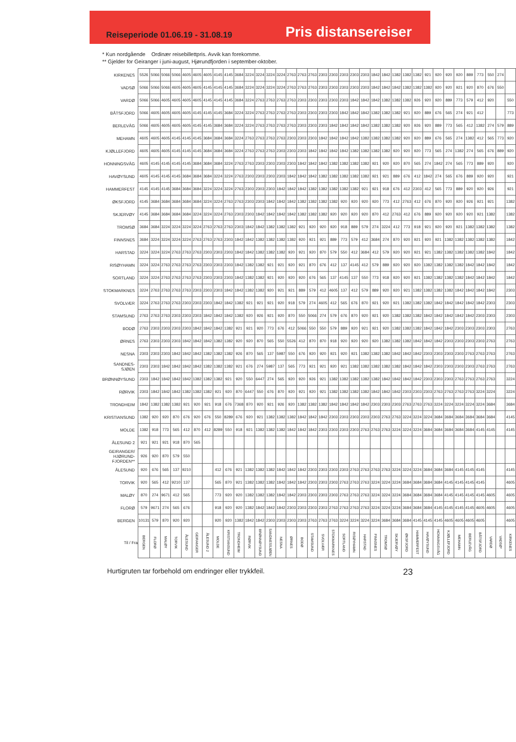Reiseperiode 01.06.19 - 31.08.19
Pris distansereiser
* Kun nordgående Ordinær reisebillettpris. Avvik kan forekomme.
** Gjelder for Geiranger i juni-august, Hjørundfjorden i september-oktober.
| KIRKENES | 5526 | 5066 | 5066 | 5066 | 4605 | 4605 | 4605 | 4145 | 4145 | 3684 | 3224 | 3224 | 3224 | 3224 | 2763 | 2763 | 2763 | 2303 | 2303 | 2303 | 2303 | 2303 | 1842 | 1842 | 1382 | 1382 | 1382 | 921 | 920 | 920 | 920 | 889 | 773 | 550 | 274 | |
| VADSØ | 5066 | 5066 | 5066 | 4605 | 4605 | 4605 | 4145 | 4145 | 4145 | 3684 | 3224 | 3224 | 3224 | 3224 | 2763 | 2763 | 2763 | 2303 | 2303 | 2303 | 2303 | 2303 | 1842 | 1842 | 1842 | 1382 | 1382 | 1382 | 920 | 920 | 921 | 920 | 870 | 676 | 550 | |
| VARDØ | 5066 | 5066 | 4605 | 4605 | 4605 | 4605 | 4145 | 4145 | 4145 | 3684 | 3224 | 2763 | 2763 | 2763 | 2763 | 2303 | 2303 | 2303 | 2303 | 2303 | 1842 | 1842 | 1842 | 1382 | 1382 | 1382 | 926 | 920 | 920 | 889 | 773 | 579 | 412 | 920 | | 550 |
| BÅTSFJORD | 5066 | 4605 | 4605 | 4605 | 4605 | 4145 | 4145 | 4145 | 3684 | 3224 | 3224 | 2763 | 2763 | 2763 | 2763 | 2303 | 2303 | 2303 | 2303 | 1842 | 1842 | 1842 | 1382 | 1382 | 1382 | 921 | 920 | 889 | 676 | 565 | 274 | 921 | 412 | | | 773 |
| BERLEVÅG | 5066 | 4605 | 4605 | 4605 | 4605 | 4145 | 4145 | 3684 | 3684 | 3224 | 3224 | 2763 | 2763 | 2763 | 2763 | 2303 | 2303 | 2303 | 1842 | 1842 | 1842 | 1842 | 1382 | 1382 | 1382 | 920 | 926 | 920 | 889 | 773 | 565 | 412 | 1382 | 274 | 579 | 889 |
| MEHAMN | 4605 | 4605 | 4605 | 4145 | 4145 | 4145 | 3684 | 3684 | 3684 | 3224 | 2763 | 2763 | 2763 | 2763 | 2303 | 2303 | 2303 | 1842 | 1842 | 1842 | 1842 | 1382 | 1382 | 1382 | 1382 | 920 | 920 | 889 | 676 | 565 | 274 | 1382 | 412 | 565 | 773 | 920 |
| KJØLLEFJORD | 4605 | 4605 | 4605 | 4145 | 4145 | 4145 | 3684 | 3684 | 3684 | 3224 | 2763 | 2763 | 2763 | 2303 | 2303 | 2303 | 1842 | 1842 | 1842 | 1842 | 1382 | 1382 | 1382 | 1382 | 920 | 920 | 920 | 773 | 565 | 274 | 1382 | 274 | 565 | 676 | 889 | 920 |
| HONNINGSVÅG | 4605 | 4145 | 4145 | 4145 | 4145 | 3684 | 3684 | 3684 | 3224 | 2763 | 2763 | 2303 | 2303 | 2303 | 2303 | 1842 | 1842 | 1842 | 1382 | 1382 | 1382 | 1382 | 921 | 920 | 920 | 870 | 565 | 274 | 1842 | 274 | 565 | 773 | 889 | 920 | | 920 |
| HAVØYSUND | 4605 | 4145 | 4145 | 4145 | 3684 | 3684 | 3684 | 3224 | 3224 | 2763 | 2303 | 2303 | 2303 | 2303 | 1842 | 1842 | 1842 | 1382 | 1382 | 1382 | 1382 | 1382 | 921 | 921 | 889 | 676 | 412 | 1842 | 274 | 565 | 676 | 889 | 920 | 920 | | 921 |
| HAMMERFEST | 4145 | 4145 | 4145 | 3684 | 3684 | 3684 | 3224 | 3224 | 3224 | 2763 | 2303 | 2303 | 2303 | 1842 | 1842 | 1842 | 1382 | 1382 | 1382 | 1382 | 1382 | 921 | 921 | 918 | 676 | 412 | 2303 | 412 | 565 | 773 | 889 | 920 | 920 | 926 | | 921 |
| ØKSFJORD | 4145 | 3684 | 3684 | 3684 | 3684 | 3684 | 3224 | 3224 | 2763 | 2763 | 2303 | 2303 | 1842 | 1842 | 1842 | 1382 | 1382 | 1382 | 1382 | 920 | 920 | 920 | 920 | 773 | 412 | 2763 | 412 | 676 | 870 | 920 | 920 | 926 | 921 | 921 | | 1382 |
| SKJERVØY | 4145 | 3684 | 3684 | 3684 | 3684 | 3224 | 3224 | 3224 | 2763 | 2303 | 2303 | 1842 | 1842 | 1842 | 1842 | 1382 | 1382 | 1382 | 920 | 920 | 920 | 920 | 870 | 412 | 2763 | 412 | 676 | 889 | 920 | 920 | 920 | 920 | 921 | 1382 | | 1382 |
| TROMSØ | 3684 | 3684 | 3224 | 3224 | 3224 | 3224 | 2763 | 2763 | 2763 | 2303 | 1842 | 1842 | 1382 | 1382 | 1382 | 921 | 920 | 920 | 920 | 918 | 889 | 579 | 274 | 3224 | 412 | 773 | 918 | 921 | 920 | 920 | 921 | 1382 | 1382 | 1382 | | 1382 |
| FINNSNES | 3684 | 3224 | 3224 | 3224 | 3224 | 2763 | 2763 | 2763 | 2303 | 1842 | 1842 | 1382 | 1382 | 1382 | 1382 | 920 | 921 | 921 | 889 | 773 | 579 | 412 | 3684 | 274 | 870 | 920 | 921 | 920 | 921 | 1382 | 1382 | 1382 | 1382 | 1382 | | 1842 |
| HARSTAD | 3224 | 3224 | 3224 | 2763 | 2763 | 2763 | 2303 | 2303 | 2303 | 1842 | 1842 | 1382 | 1382 | 1382 | 920 | 921 | 920 | 870 | 579 | 550 | 412 | 3684 | 412 | 579 | 920 | 920 | 921 | 921 | 1382 | 1382 | 1382 | 1382 | 1382 | 1842 | | 1842 |
| RISØYHAMN | 3224 | 3224 | 2763 | 2763 | 2763 | 2763 | 2303 | 2303 | 2303 | 1842 | 1382 | 1382 | 921 | 921 | 920 | 921 | 870 | 676 | 412 | 137 | 4145 | 412 | 579 | 889 | 920 | 920 | 920 | 1382 | 1382 | 1382 | 1382 | 1842 | 1842 | 1842 | | 1842 |
| SORTLAND | 3224 | 3224 | 2763 | 2763 | 2763 | 2763 | 2303 | 2303 | 2303 | 1842 | 1382 | 1382 | 921 | 920 | 920 | 920 | 676 | 565 | 137 | 4145 | 137 | 550 | 773 | 918 | 920 | 920 | 921 | 1382 | 1382 | 1382 | 1382 | 1842 | 1842 | 1842 | | 1842 |
| STOKMARKNES | 3224 | 2763 | 2763 | 2763 | 2763 | 2303 | 2303 | 2303 | 1842 | 1842 | 1382 | 1382 | 920 | 921 | 921 | 889 | 579 | 412 | 4605 | 137 | 412 | 579 | 889 | 920 | 920 | 921 | 1382 | 1382 | 1382 | 1382 | 1842 | 1842 | 1842 | 1842 | | 2303 |
| SVOLVÆR | 3224 | 2763 | 2763 | 2763 | 2303 | 2303 | 2303 | 1842 | 1842 | 1382 | 921 | 921 | 921 | 920 | 918 | 579 | 274 | 4605 | 412 | 565 | 676 | 870 | 921 | 920 | 921 | 1382 | 1382 | 1382 | 1842 | 1842 | 1842 | 1842 | 1842 | 2303 | | 2303 |
| STAMSUND | 2763 | 2763 | 2763 | 2303 | 2303 | 2303 | 1842 | 1842 | 1842 | 1382 | 920 | 926 | 921 | 920 | 870 | 550 | 5066 | 274 | 579 | 676 | 870 | 920 | 921 | 920 | 1382 | 1382 | 1382 | 1842 | 1842 | 1842 | 1842 | 1842 | 2303 | 2303 | | 2303 |
| BODØ | 2763 | 2303 | 2303 | 2303 | 2303 | 1842 | 1842 | 1842 | 1382 | 921 | 921 | 920 | 773 | 676 | 412 | 5066 | 550 | 550 | 579 | 889 | 920 | 921 | 921 | 920 | 1382 | 1382 | 1382 | 1842 | 1842 | 1842 | 2303 | 2303 | 2303 | 2303 | | 2763 |
| ØRNES | 2763 | 2303 | 2303 | 2303 | 1842 | 1842 | 1842 | 1382 | 1382 | 920 | 920 | 870 | 565 | 550 | 5526 | 412 | 870 | 870 | 918 | 920 | 920 | 920 | 920 | 1382 | 1382 | 1382 | 1842 | 1842 | 1842 | 2303 | 2303 | 2303 | 2303 | 2763 | | 2763 |
| NESNA | 2303 | 2303 | 2303 | 1842 | 1842 | 1842 | 1382 | 1382 | 1382 | 926 | 870 | 565 | 137 | 5987 | 550 | 676 | 920 | 920 | 921 | 920 | 921 | 1382 | 1382 | 1382 | 1842 | 1842 | 1842 | 2303 | 2303 | 2303 | 2303 | 2763 | 2763 | 2763 | | 2763 |
| SANDNES- SJØEN | 2303 | 2303 | 1842 | 1842 | 1842 | 1842 | 1382 | 1382 | 1382 | 921 | 676 | 274 | 5987 | 137 | 565 | 773 | 921 | 921 | 920 | 921 | 1382 | 1382 | 1382 | 1382 | 1382 | 1842 | 1842 | 1842 | 2303 | 2303 | 2303 | 2303 | 2763 | 2763 | | 2763 |
| BRØNNØYSUND | 2303 | 1842 | 1842 | 1842 | 1842 | 1382 | 1382 | 1382 | 921 | 920 | 550 | 6447 | 274 | 565 | 920 | 920 | 926 | 921 | 1382 | 1382 | 1382 | 1382 | 1382 | 1842 | 1842 | 1842 | 1842 | 2303 | 2303 | 2303 | 2763 | 2763 | 2763 | 2763 | | 3224 |
| RØRVIK | 2303 | 1842 | 1842 | 1842 | 1382 | 1382 | 1382 | 921 | 920 | 870 | 6447 | 550 | 676 | 870 | 920 | 921 | 920 | 921 | 1382 | 1382 | 1382 | 1382 | 1842 | 1842 | 1842 | 2303 | 2303 | 2303 | 2763 | 2763 | 2763 | 2763 | 3224 | 3224 | | 3224 |
| TRONDHEIM | 1842 | 1382 | 1382 | 1382 | 921 | 920 | 921 | 918 | 676 | 7368 | 870 | 920 | 921 | 926 | 920 | 1382 | 1382 | 1382 | 1842 | 1842 | 1842 | 1842 | 2303 | 2303 | 2303 | 2763 | 2763 | 2763 | 3224 | 3224 | 3224 | 3224 | 3224 | 3684 | | 3684 |
| KRISTIANSUND | 1382 | 920 | 920 | 870 | 676 | 920 | 676 | 550 | 8289 | 676 | 920 | 921 | 1382 | 1382 | 1382 | 1842 | 1842 | 1842 | 2303 | 2303 | 2303 | 2303 | 2303 | 2763 | 2763 | 3224 | 3224 | 3224 | 3684 | 3684 | 3684 | 3684 | 3684 | 3684 | | 4145 |
| MOLDE | 1382 | 918 | 773 | 565 | 412 | 870 | 412 | 8289 | 550 | 918 | 921 | 1382 | 1382 | 1382 | 1842 | 1842 | 1842 | 2303 | 2303 | 2303 | 2303 | 2763 | 2763 | 2763 | 3224 | 3224 | 3224 | 3684 | 3684 | 3684 | 3684 | 3684 | 4145 | 4145 | | 4145 |
| ÅLESUND 2 | 921 | 921 | 921 | 918 | 870 | 565 | | | | | | | | | | | | | | | | | | | | | | | | | | | | | | |
| GEIRANGER/ HJØRUND- FJORDEN** | 926 | 920 | 870 | 579 | 550 | | | | | | | | | | | | | | | | | | | | | | | | | | | | | | | |
| ÅLESUND | 920 | 676 | 565 | 137 | 9210 | | | 412 | 676 | 921 | 1382 | 1382 | 1382 | 1842 | 1842 | 1842 | 2303 | 2303 | 2303 | 2303 | 2763 | 2763 | 2763 | 2763 | 3224 | 3224 | 3224 | 3684 | 3684 | 3684 | 4145 | 4145 | 4145 | | | 4145 |
| TORVIK | 920 | 565 | 412 | 9210 | 137 | | | 565 | 870 | 921 | 1382 | 1382 | 1382 | 1842 | 1842 | 1842 | 2303 | 2303 | 2303 | 2763 | 2763 | 2763 | 3224 | 3224 | 3224 | 3684 | 3684 | 3684 | 3684 | 4145 | 4145 | 4145 | 4145 | | | 4605 |
| MALØY | 870 | 274 | 9671 | 412 | 565 | | | 773 | 920 | 920 | 1382 | 1382 | 1382 | 1842 | 1842 | 2303 | 2303 | 2303 | 2303 | 2763 | 2763 | 2763 | 3224 | 3224 | 3224 | 3684 | 3684 | 3684 | 3684 | 4145 | 4145 | 4145 | 4145 | 4605 | | 4605 |
| FLORØ | 579 | 9671 | 274 | 565 | 676 | | | 918 | 920 | 920 | 1382 | 1842 | 1842 | 1842 | 2303 | 2303 | 2303 | 2303 | 2763 | 2763 | 2763 | 2763 | 3224 | 3224 | 3224 | 3684 | 3684 | 3684 | 4145 | 4145 | 4145 | 4145 | 4605 | 4605 | | 4605 |
| BERGEN | 10131 | 579 | 870 | 920 | 920 | | | 920 | 920 | 1382 | 1842 | 1842 | 2303 | 2303 | 2303 | 2303 | 2763 | 2763 | 2763 | 3224 | 3224 | 3224 | 3224 | 3684 | 3684 | 3684 | 4145 | 4145 | 4145 | 4605 | 4605 | 4605 | 4605 | | | 4605 |
| Til / Fra | BERGEN | FLORØ | MALØY | TORVIK | ÅLESUND | GEIRANGER | ÅLESUND 2 | MOLDE | KRISTIANSUND | TRONDHEIM | RØRVIK | BRØNNØYSUND | SANDNESSJØEN | NESNA | ØRNES | BODØ | STAMSUND | SVOLVÆR | STOKMARKNES | SORTLAND | RISØYHAMN | HARSTAD | FINNSNES | TROMSØ | SKJERVØY | ØKSFJORD | HAMMERFEST | HAVØYSUND | HONNINGSVÅG | KJØLLEFJORD | MEHAMN | BERLEVÅG | BÅTSFJORD | VARDØ | VADSØ* | KIRKENES |
Hurtigruten tar forbehold om endringer eller trykkfeil. 23